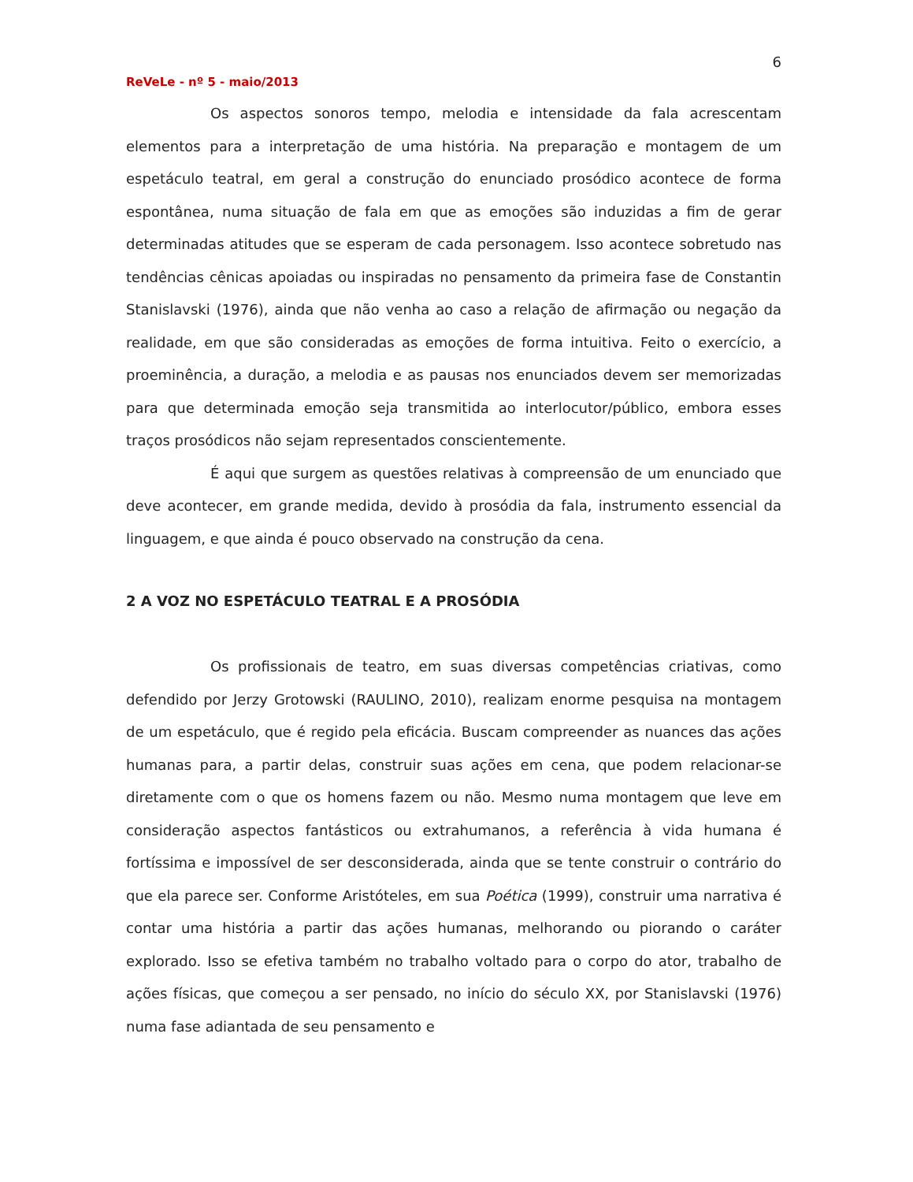6
ReVeLe - nº 5 - maio/2013
Os aspectos sonoros tempo, melodia e intensidade da fala acrescentam elementos para a interpretação de uma história. Na preparação e montagem de um espetáculo teatral, em geral a construção do enunciado prosódico acontece de forma espontânea, numa situação de fala em que as emoções são induzidas a fim de gerar determinadas atitudes que se esperam de cada personagem. Isso acontece sobretudo nas tendências cênicas apoiadas ou inspiradas no pensamento da primeira fase de Constantin Stanislavski (1976), ainda que não venha ao caso a relação de afirmação ou negação da realidade, em que são consideradas as emoções de forma intuitiva. Feito o exercício, a proeminência, a duração, a melodia e as pausas nos enunciados devem ser memorizadas para que determinada emoção seja transmitida ao interlocutor/público, embora esses traços prosódicos não sejam representados conscientemente.
É aqui que surgem as questões relativas à compreensão de um enunciado que deve acontecer, em grande medida, devido à prosódia da fala, instrumento essencial da linguagem, e que ainda é pouco observado na construção da cena.
2 A VOZ NO ESPETÁCULO TEATRAL E A PROSÓDIA
Os profissionais de teatro, em suas diversas competências criativas, como defendido por Jerzy Grotowski (RAULINO, 2010), realizam enorme pesquisa na montagem de um espetáculo, que é regido pela eficácia. Buscam compreender as nuances das ações humanas para, a partir delas, construir suas ações em cena, que podem relacionar-se diretamente com o que os homens fazem ou não. Mesmo numa montagem que leve em consideração aspectos fantásticos ou extrahumanos, a referência à vida humana é fortíssima e impossível de ser desconsiderada, ainda que se tente construir o contrário do que ela parece ser. Conforme Aristóteles, em sua Poética (1999), construir uma narrativa é contar uma história a partir das ações humanas, melhorando ou piorando o caráter explorado. Isso se efetiva também no trabalho voltado para o corpo do ator, trabalho de ações físicas, que começou a ser pensado, no início do século XX, por Stanislavski (1976) numa fase adiantada de seu pensamento e